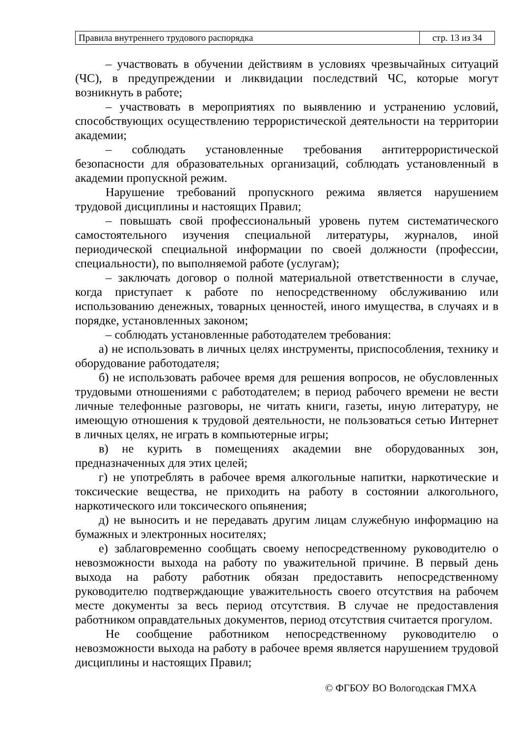| Правила внутреннего трудового распорядка | стр. 13 из 34 |
– участвовать в обучении действиям в условиях чрезвычайных ситуаций (ЧС), в предупреждении и ликвидации последствий ЧС, которые могут возникнуть в работе;
– участвовать в мероприятиях по выявлению и устранению условий, способствующих осуществлению террористической деятельности на территории академии;
– соблюдать установленные требования антитеррористической безопасности для образовательных организаций, соблюдать установленный в академии пропускной режим.
Нарушение требований пропускного режима является нарушением трудовой дисциплины и настоящих Правил;
– повышать свой профессиональный уровень путем систематического самостоятельного изучения специальной литературы, журналов, иной периодической специальной информации по своей должности (профессии, специальности), по выполняемой работе (услугам);
– заключать договор о полной материальной ответственности в случае, когда приступает к работе по непосредственному обслуживанию или использованию денежных, товарных ценностей, иного имущества, в случаях и в порядке, установленных законом;
– соблюдать установленные работодателем требования:
а) не использовать в личных целях инструменты, приспособления, технику и оборудование работодателя;
б) не использовать рабочее время для решения вопросов, не обусловленных трудовыми отношениями с работодателем; в период рабочего времени не вести личные телефонные разговоры, не читать книги, газеты, иную литературу, не имеющую отношения к трудовой деятельности, не пользоваться сетью Интернет в личных целях, не играть в компьютерные игры;
в) не курить в помещениях академии вне оборудованных зон, предназначенных для этих целей;
г) не употреблять в рабочее время алкогольные напитки, наркотические и токсические вещества, не приходить на работу в состоянии алкогольного, наркотического или токсического опьянения;
д) не выносить и не передавать другим лицам служебную информацию на бумажных и электронных носителях;
е) заблаговременно сообщать своему непосредственному руководителю о невозможности выхода на работу по уважительной причине. В первый день выхода на работу работник обязан предоставить непосредственному руководителю подтверждающие уважительность своего отсутствия на рабочем месте документы за весь период отсутствия. В случае не предоставления работником оправдательных документов, период отсутствия считается прогулом.
Не сообщение работником непосредственному руководителю о невозможности выхода на работу в рабочее время является нарушением трудовой дисциплины и настоящих Правил;
© ФГБОУ ВО Вологодская ГМХА